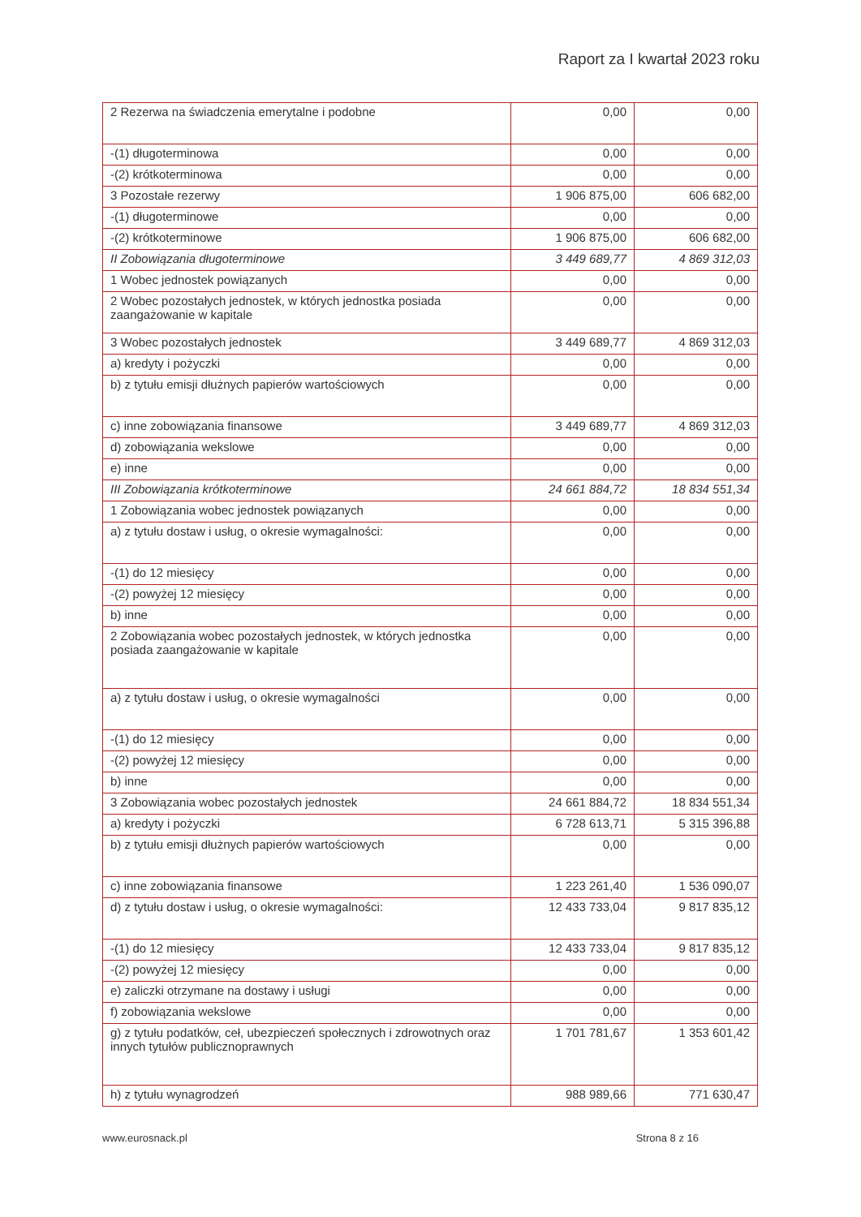Raport za I kwartał 2023 roku
| 2 Rezerwa na świadczenia emerytalne i podobne | 0,00 | 0,00 |
| -(1) długoterminowa | 0,00 | 0,00 |
| -(2) krótkoterminowa | 0,00 | 0,00 |
| 3 Pozostałe rezerwy | 1 906 875,00 | 606 682,00 |
| -(1) długoterminowe | 0,00 | 0,00 |
| -(2) krótkoterminowe | 1 906 875,00 | 606 682,00 |
| II Zobowiązania długoterminowe | 3 449 689,77 | 4 869 312,03 |
| 1 Wobec jednostek powiązanych | 0,00 | 0,00 |
| 2 Wobec pozostałych jednostek, w których jednostka posiada zaangażowanie w kapitale | 0,00 | 0,00 |
| 3 Wobec pozostałych jednostek | 3 449 689,77 | 4 869 312,03 |
| a) kredyty i pożyczki | 0,00 | 0,00 |
| b) z tytułu emisji dłużnych papierów wartościowych | 0,00 | 0,00 |
| c) inne zobowiązania finansowe | 3 449 689,77 | 4 869 312,03 |
| d) zobowiązania wekslowe | 0,00 | 0,00 |
| e) inne | 0,00 | 0,00 |
| III Zobowiązania krótkoterminowe | 24 661 884,72 | 18 834 551,34 |
| 1 Zobowiązania wobec jednostek powiązanych | 0,00 | 0,00 |
| a) z tytułu dostaw i usług, o okresie wymagalności: | 0,00 | 0,00 |
| -(1) do 12 miesięcy | 0,00 | 0,00 |
| -(2) powyżej 12 miesięcy | 0,00 | 0,00 |
| b) inne | 0,00 | 0,00 |
| 2 Zobowiązania wobec pozostałych jednostek, w których jednostka posiada zaangażowanie w kapitale | 0,00 | 0,00 |
| a) z tytułu dostaw i usług, o okresie wymagalności | 0,00 | 0,00 |
| -(1) do 12 miesięcy | 0,00 | 0,00 |
| -(2) powyżej 12 miesięcy | 0,00 | 0,00 |
| b) inne | 0,00 | 0,00 |
| 3 Zobowiązania wobec pozostałych jednostek | 24 661 884,72 | 18 834 551,34 |
| a) kredyty i pożyczki | 6 728 613,71 | 5 315 396,88 |
| b) z tytułu emisji dłużnych papierów wartościowych | 0,00 | 0,00 |
| c) inne zobowiązania finansowe | 1 223 261,40 | 1 536 090,07 |
| d) z tytułu dostaw i usług, o okresie wymagalności: | 12 433 733,04 | 9 817 835,12 |
| -(1) do 12 miesięcy | 12 433 733,04 | 9 817 835,12 |
| -(2) powyżej 12 miesięcy | 0,00 | 0,00 |
| e) zaliczki otrzymane na dostawy i usługi | 0,00 | 0,00 |
| f) zobowiązania wekslowe | 0,00 | 0,00 |
| g) z tytułu podatków, ceł, ubezpieczeń społecznych i zdrowotnych oraz innych tytułów publicznoprawnych | 1 701 781,67 | 1 353 601,42 |
| h) z tytułu wynagrodzeń | 988 989,66 | 771 630,47 |
www.eurosnack.pl Strona 8 z 16